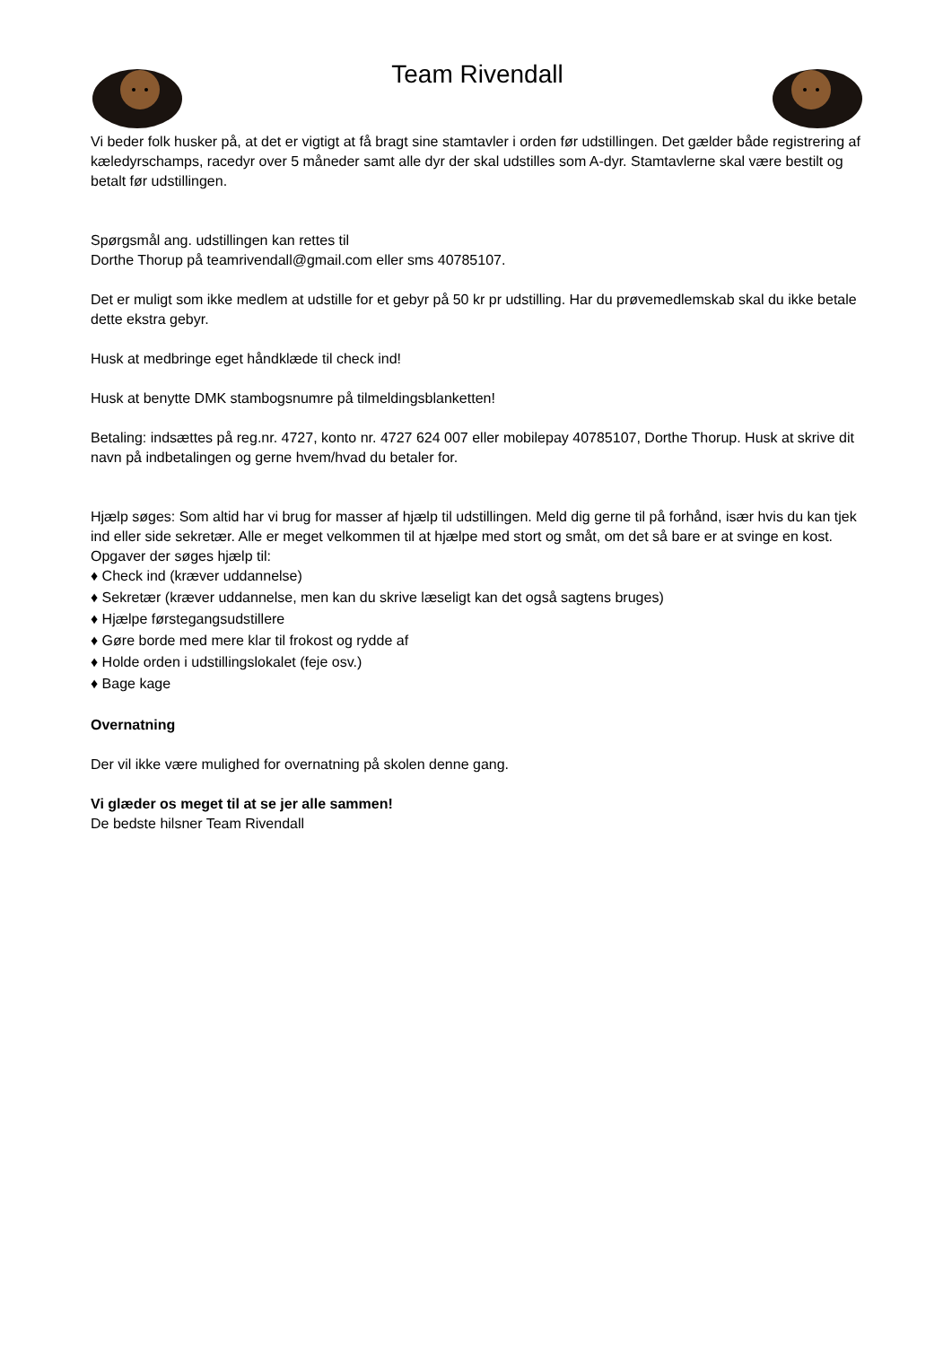Team Rivendall
Vi beder folk husker på, at det er vigtigt at få bragt sine stamtavler i orden før udstillingen. Det gælder både registrering af kæledyrschamps, racedyr over 5 måneder samt alle dyr der skal udstilles som A-dyr. Stamtavlerne skal være bestilt og betalt før udstillingen.
Spørgsmål ang. udstillingen kan rettes til
Dorthe Thorup på teamrivendall@gmail.com eller sms 40785107.
Det er muligt som ikke medlem at udstille for et gebyr på 50 kr pr udstilling. Har du prøvemedlemskab skal du ikke betale dette ekstra gebyr.
Husk at medbringe eget håndklæde til check ind!
Husk at benytte DMK stambogsnumre på tilmeldingsblanketten!
Betaling: indsættes på reg.nr. 4727, konto nr. 4727 624 007 eller mobilepay 40785107, Dorthe Thorup. Husk at skrive dit navn på indbetalingen og gerne hvem/hvad du betaler for.
Hjælp søges: Som altid har vi brug for masser af hjælp til udstillingen. Meld dig gerne til på forhånd, især hvis du kan tjek ind eller side sekretær. Alle er meget velkommen til at hjælpe med stort og småt, om det så bare er at svinge en kost.
Opgaver der søges hjælp til:
♦ Check ind (kræver uddannelse)
♦ Sekretær (kræver uddannelse, men kan du skrive læseligt kan det også sagtens bruges)
♦ Hjælpe førstegangsudstillere
♦ Gøre borde med mere klar til frokost og rydde af
♦ Holde orden i udstillingslokalet (feje osv.)
♦ Bage kage
Overnatning
Der vil ikke være mulighed for overnatning på skolen denne gang.
Vi glæder os meget til at se jer alle sammen!
De bedste hilsner Team Rivendall